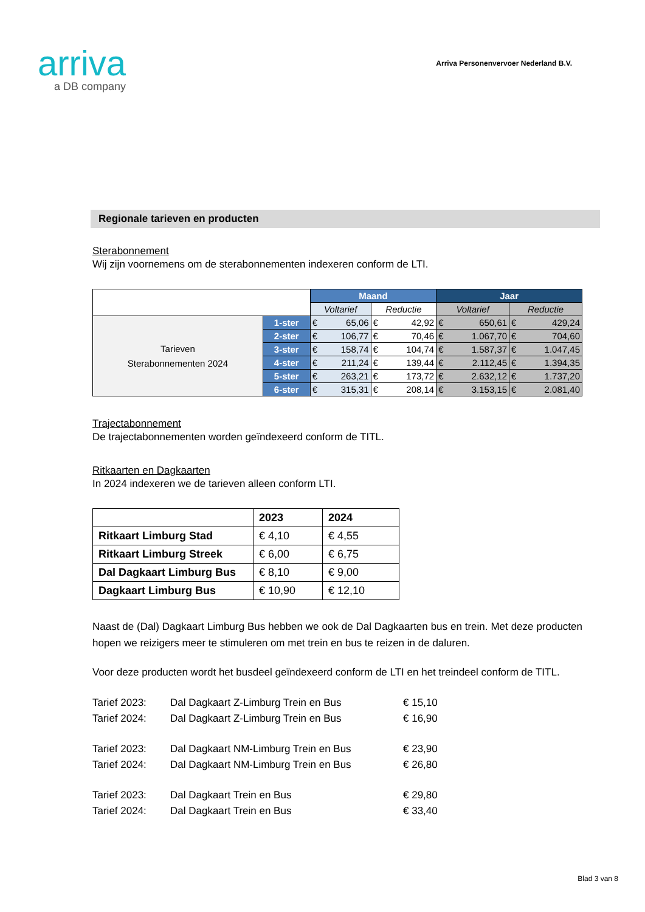arriva
a DB company
Arriva Personenvervoer Nederland B.V.
Regionale tarieven en producten
Sterabonnement
Wij zijn voornemens om de sterabonnementen indexeren conform de LTI.
| | | Maand | | Jaar | |
| --- | --- | --- | --- | --- | --- |
| | | Voltarief | Reductie | Voltarief | Reductie |
| Tarieven Sterabonnementen 2024 | 1-ster | € 65,06 | € 42,92 | € 650,61 | € 429,24 |
| | 2-ster | € 106,77 | € 70,46 | € 1.067,70 | € 704,60 |
| | 3-ster | € 158,74 | € 104,74 | € 1.587,37 | € 1.047,45 |
| | 4-ster | € 211,24 | € 139,44 | € 2.112,45 | € 1.394,35 |
| | 5-ster | € 263,21 | € 173,72 | € 2.632,12 | € 1.737,20 |
| | 6-ster | € 315,31 | € 208,14 | € 3.153,15 | € 2.081,40 |
Trajectabonnement
De trajectabonnementen worden geïndexeerd conform de TITL.
Ritkaarten en Dagkaarten
In 2024 indexeren we de tarieven alleen conform LTI.
| | 2023 | 2024 |
| Ritkaart Limburg Stad | € 4,10 | € 4,55 |
| Ritkaart Limburg Streek | € 6,00 | € 6,75 |
| Dal Dagkaart Limburg Bus | € 8,10 | € 9,00 |
| Dagkaart Limburg Bus | € 10,90 | € 12,10 |
Naast de (Dal) Dagkaart Limburg Bus hebben we ook de Dal Dagkaarten bus en trein. Met deze producten hopen we reizigers meer te stimuleren om met trein en bus te reizen in de daluren.
Voor deze producten wordt het busdeel geïndexeerd conform de LTI en het treindeel conform de TITL.
Tarief 2023: Dal Dagkaart Z-Limburg Trein en Bus € 15,10
Tarief 2024: Dal Dagkaart Z-Limburg Trein en Bus € 16,90
Tarief 2023: Dal Dagkaart NM-Limburg Trein en Bus € 23,90
Tarief 2024: Dal Dagkaart NM-Limburg Trein en Bus € 26,80
Tarief 2023: Dal Dagkaart Trein en Bus € 29,80
Tarief 2024: Dal Dagkaart Trein en Bus € 33,40
Blad 3 van 8